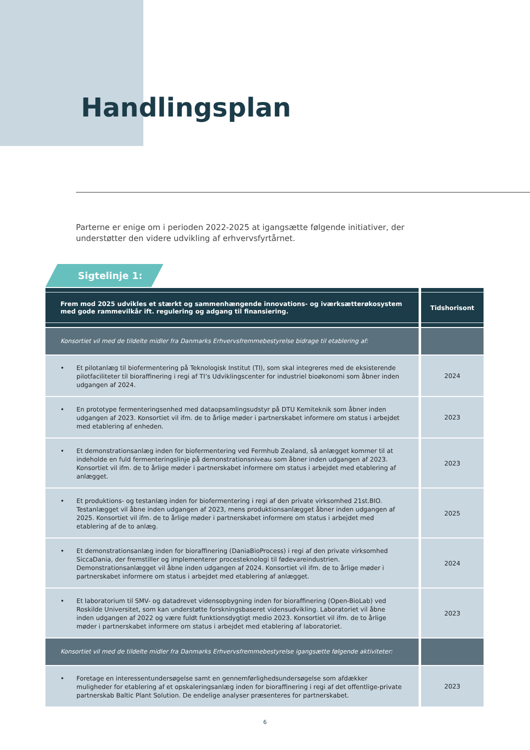Handlingsplan
Parterne er enige om i perioden 2022-2025 at igangsætte følgende initiativer, der understøtter den videre udvikling af erhvervsfyrtårnet.
Sigtelinje 1:
| Frem mod 2025 udvikles et stærkt og sammenhængende innovations- og iværksætterøkosystem med gode rammevilkår ift. regulering og adgang til finansiering. | Tidshorisont |
| --- | --- |
| Konsortiet vil med de tildelte midler fra Danmarks Erhvervsfremmebestyrelse bidrage til etablering af: | |
| • Et pilotanlæg til biofermentering på Teknologisk Institut (TI), som skal integreres med de eksisterende pilotfaciliteter til bioraffinering i regi af TI’s Udviklingscenter for industriel bioøkonomi som åbner inden udgangen af 2024. | 2024 |
| • En prototype fermenteringsenhed med dataopsamlingsudstyr på DTU Kemiteknik som åbner inden udgangen af 2023. Konsortiet vil ifm. de to årlige møder i partnerskabet informere om status i arbejdet med etablering af enheden. | 2023 |
| • Et demonstrationsanlæg inden for biofermentering ved Fermhub Zealand, så anlægget kommer til at indeholde en fuld fermenteringslinje på demonstrationsniveau som åbner inden udgangen af 2023. Konsortiet vil ifm. de to årlige møder i partnerskabet informere om status i arbejdet med etablering af anlægget. | 2023 |
| • Et produktions- og testanlæg inden for biofermentering i regi af den private virksomhed 21st.BIO. Testanlægget vil åbne inden udgangen af 2023, mens produktionsanlægget åbner inden udgangen af 2025. Konsortiet vil ifm. de to årlige møder i partnerskabet informere om status i arbejdet med etablering af de to anlæg. | 2025 |
| • Et demonstrationsanlæg inden for bioraffinering (DaniaBioProcess) i regi af den private virksomhed SiccaDania, der fremstiller og implementerer procesteknologi til fødevareindustrien. Demonstrationsanlægget vil åbne inden udgangen af 2024. Konsortiet vil ifm. de to årlige møder i partnerskabet informere om status i arbejdet med etablering af anlægget. | 2024 |
| • Et laboratorium til SMV- og datadrevet vidensopbygning inden for bioraffinering (Open-BioLab) ved Roskilde Universitet, som kan understøtte forskningsbaseret vidensudvikling. Laboratoriet vil åbne inden udgangen af 2022 og være fuldt funktionsdygtigt medio 2023. Konsortiet vil ifm. de to årlige møder i partnerskabet informere om status i arbejdet med etablering af laboratoriet. | 2023 |
| Konsortiet vil med de tildelte midler fra Danmarks Erhvervsfremmebestyrelse igangsætte følgende aktiviteter: | |
| • Foretage en interessentundersøgelse samt en gennemførlighedsundersøgelse som afdækker muligheder for etablering af et opskaleringsanlæg inden for bioraffinering i regi af det offentlige-private partnerskab Baltic Plant Solution. De endelige analyser præsenteres for partnerskabet. | 2023 |
6